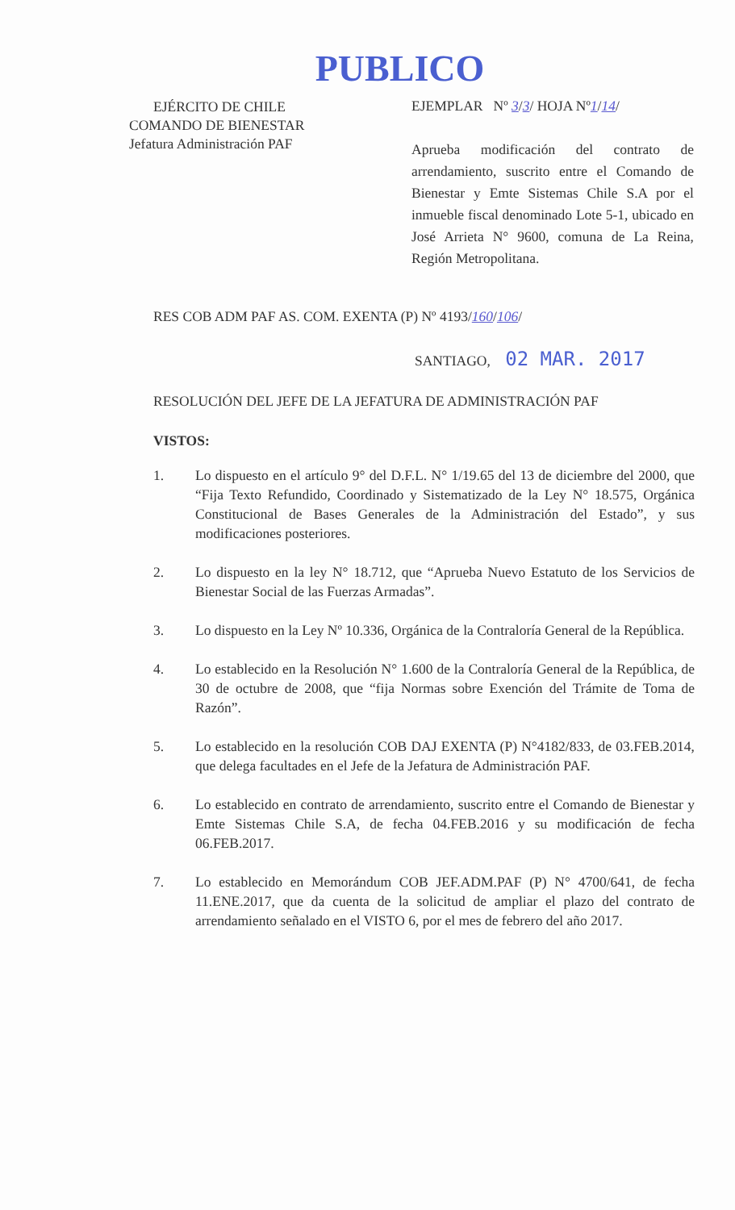PUBLICO
EJÉRCITO DE CHILE
COMANDO DE BIENESTAR
Jefatura Administración PAF
EJEMPLAR Nº 3/3/ HOJA Nº1/14/
Aprueba modificación del contrato de arrendamiento, suscrito entre el Comando de Bienestar y Emte Sistemas Chile S.A por el inmueble fiscal denominado Lote 5-1, ubicado en José Arrieta N° 9600, comuna de La Reina, Región Metropolitana.
RES COB ADM PAF AS. COM. EXENTA (P) Nº 4193/160/106/
SANTIAGO, 02 MAR. 2017
RESOLUCIÓN DEL JEFE DE LA JEFATURA DE ADMINISTRACIÓN PAF
VISTOS:
1. Lo dispuesto en el artículo 9° del D.F.L. N° 1/19.65 del 13 de diciembre del 2000, que “Fija Texto Refundido, Coordinado y Sistematizado de la Ley N° 18.575, Orgánica Constitucional de Bases Generales de la Administración del Estado”, y sus modificaciones posteriores.
2. Lo dispuesto en la ley N° 18.712, que “Aprueba Nuevo Estatuto de los Servicios de Bienestar Social de las Fuerzas Armadas”.
3. Lo dispuesto en la Ley Nº 10.336, Orgánica de la Contraloría General de la República.
4. Lo establecido en la Resolución N° 1.600 de la Contraloría General de la República, de 30 de octubre de 2008, que “fija Normas sobre Exención del Trámite de Toma de Razón”.
5. Lo establecido en la resolución COB DAJ EXENTA (P) N°4182/833, de 03.FEB.2014, que delega facultades en el Jefe de la Jefatura de Administración PAF.
6. Lo establecido en contrato de arrendamiento, suscrito entre el Comando de Bienestar y Emte Sistemas Chile S.A, de fecha 04.FEB.2016 y su modificación de fecha 06.FEB.2017.
7. Lo establecido en Memorándum COB JEF.ADM.PAF (P) N° 4700/641, de fecha 11.ENE.2017, que da cuenta de la solicitud de ampliar el plazo del contrato de arrendamiento señalado en el VISTO 6, por el mes de febrero del año 2017.